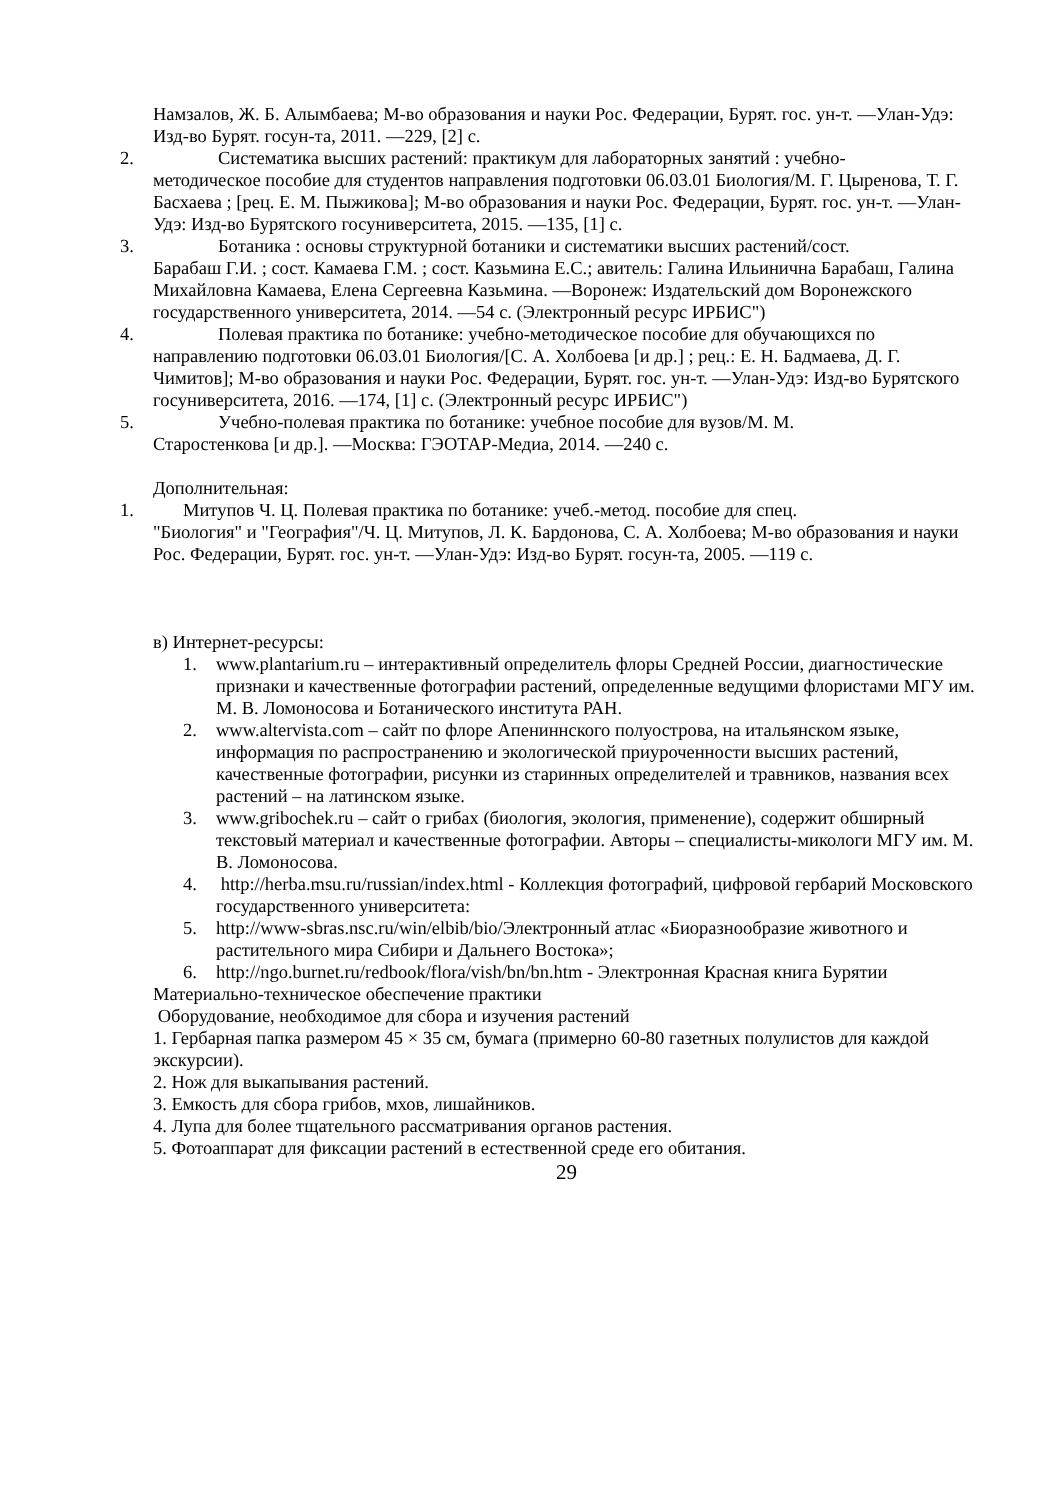Намзалов, Ж. Б. Алымбаева; М-во образования и науки Рос. Федерации, Бурят. гос. ун-т. —Улан-Удэ: Изд-во Бурят. госун-та, 2011. —229, [2] с.
2. Систематика высших растений: практикум для лабораторных занятий : учебно-
методическое пособие для студентов направления подготовки 06.03.01 Биология/М. Г. Цыренова, Т. Г. Басхаева ; [рец. Е. М. Пыжикова]; М-во образования и науки Рос. Федерации, Бурят. гос. ун-т. —Улан-Удэ: Изд-во Бурятского госуниверситета, 2015. —135, [1] с.
3. Ботаника : основы структурной ботаники и систематики высших растений/сост.
Барабаш Г.И. ; сост. Камаева Г.М. ; сост. Казьмина Е.С.; авитель: Галина Ильинична Барабаш, Галина Михайловна Камаева, Елена Сергеевна Казьмина. —Воронеж: Издательский дом Воронежского государственного университета, 2014. —54 с. (Электронный ресурс ИРБИС")
4. Полевая практика по ботанике: учебно-методическое пособие для обучающихся по
направлению подготовки 06.03.01 Биология/[С. А. Холбоева [и др.] ; рец.: Е. Н. Бадмаева, Д. Г. Чимитов]; М-во образования и науки Рос. Федерации, Бурят. гос. ун-т. —Улан-Удэ: Изд-во Бурятского госуниверситета, 2016. —174, [1] с. (Электронный ресурс ИРБИС")
5. Учебно-полевая практика по ботанике: учебное пособие для вузов/М. М.
Старостенкова [и др.]. —Москва: ГЭОТАР-Медиа, 2014. —240 с.
Дополнительная:
1. Митупов Ч. Ц. Полевая практика по ботанике: учеб.-метод. пособие для спец.
"Биология" и "География"/Ч. Ц. Митупов, Л. К. Бардонова, С. А. Холбоева; М-во образования и науки Рос. Федерации, Бурят. гос. ун-т. —Улан-Удэ: Изд-во Бурят. госун-та, 2005. —119 с.
в) Интернет-ресурсы:
1. www.plantarium.ru – интерактивный определитель флоры Средней России, диагностические признаки и качественные фотографии растений, определенные ведущими флористами МГУ им. М. В. Ломоносова и Ботанического института РАН.
2. www.altervista.com – сайт по флоре Апениннского полуострова, на итальянском языке, информация по распространению и экологической приуроченности высших растений, качественные фотографии, рисунки из старинных определителей и травников, названия всех растений – на латинском языке.
3. www.gribochek.ru – сайт о грибах (биология, экология, применение), содержит обширный текстовый материал и качественные фотографии. Авторы – специалисты-микологи МГУ им. М. В. Ломоносова.
4. http://herba.msu.ru/russian/index.html - Коллекция фотографий, цифровой гербарий Московского государственного университета:
5. http://www-sbras.nsc.ru/win/elbib/bio/Электронный атлас «Биоразнообразие животного и растительного мира Сибири и Дальнего Востока»;
6. http://ngo.burnet.ru/redbook/flora/vish/bn/bn.htm - Электронная Красная книга Бурятии
Материально-техническое обеспечение практики
Оборудование, необходимое для сбора и изучения растений
1. Гербарная папка размером 45 × 35 см, бумага (примерно 60-80 газетных полулистов для каждой экскурсии).
2. Нож для выкапывания растений.
3. Емкость для сбора грибов, мхов, лишайников.
4. Лупа для более тщательного рассматривания органов растения.
5. Фотоаппарат для фиксации растений в естественной среде его обитания.
29